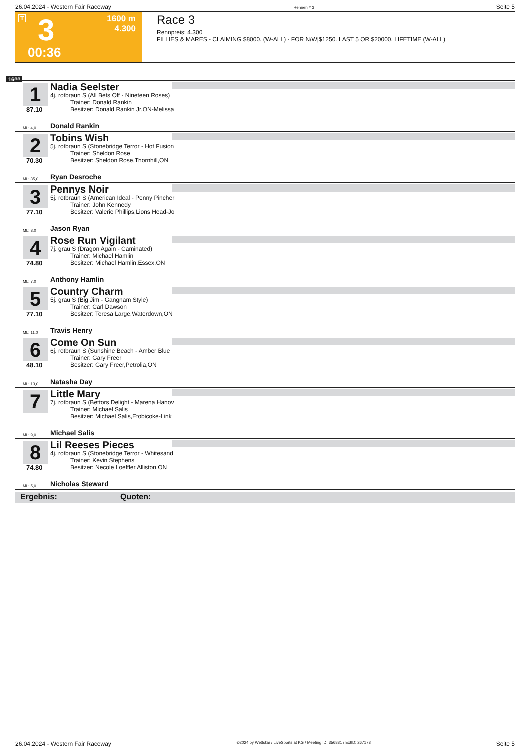26.04.2024 - Western Fair Raceway Rennen # 3 Seite 5
T 3 1600 m
4.300
00:36
Race 3
Rennpreis: 4.300
FILLIES & MARES - CLAIMING $8000. (W-ALL) - FOR N/W|$1250. LAST 5 OR $20000. LIFETIME (W-ALL)
1600
1
87.10
Nadia Seelster
4j. rotbraun S (All Bets Off - Nineteen Roses)
Trainer: Donald Rankin
Besitzer: Donald Rankin Jr,ON-Melissa
ML: 4,0 Donald Rankin
2
70.30
Tobins Wish
5j. rotbraun S (Stonebridge Terror - Hot Fusion
Trainer: Sheldon Rose
Besitzer: Sheldon Rose,Thornhill,ON
ML: 35,0 Ryan Desroche
3
77.10
Pennys Noir
5j. rotbraun S (American Ideal - Penny Pincher
Trainer: John Kennedy
Besitzer: Valerie Phillips,Lions Head-Jo
ML: 3,0 Jason Ryan
4
74.80
Rose Run Vigilant
7j. grau S (Dragon Again - Caminated)
Trainer: Michael Hamlin
Besitzer: Michael Hamlin,Essex,ON
ML: 7,0 Anthony Hamlin
5
77.10
Country Charm
5j. grau S (Big Jim - Gangnam Style)
Trainer: Carl Dawson
Besitzer: Teresa Large,Waterdown,ON
ML: 11,0 Travis Henry
6
48.10
Come On Sun
6j. rotbraun S (Sunshine Beach - Amber Blue
Trainer: Gary Freer
Besitzer: Gary Freer,Petrolia,ON
ML: 13,0 Natasha Day
7
Little Mary
7j. rotbraun S (Bettors Delight - Marena Hanov
Trainer: Michael Salis
Besitzer: Michael Salis,Etobicoke-Link
ML: 9,0 Michael Salis
8
74.80
Lil Reeses Pieces
4j. rotbraun S (Stonebridge Terror - Whitesand
Trainer: Kevin Stephens
Besitzer: Necole Loeffler,Alliston,ON
ML: 5,0 Nicholas Steward
Ergebnis: Quoten:
26.04.2024 - Western Fair Raceway ©2024 by Wettstar / LiveSports.at KG / Meeting ID: 356881 / ExtID: 267173 Seite 5